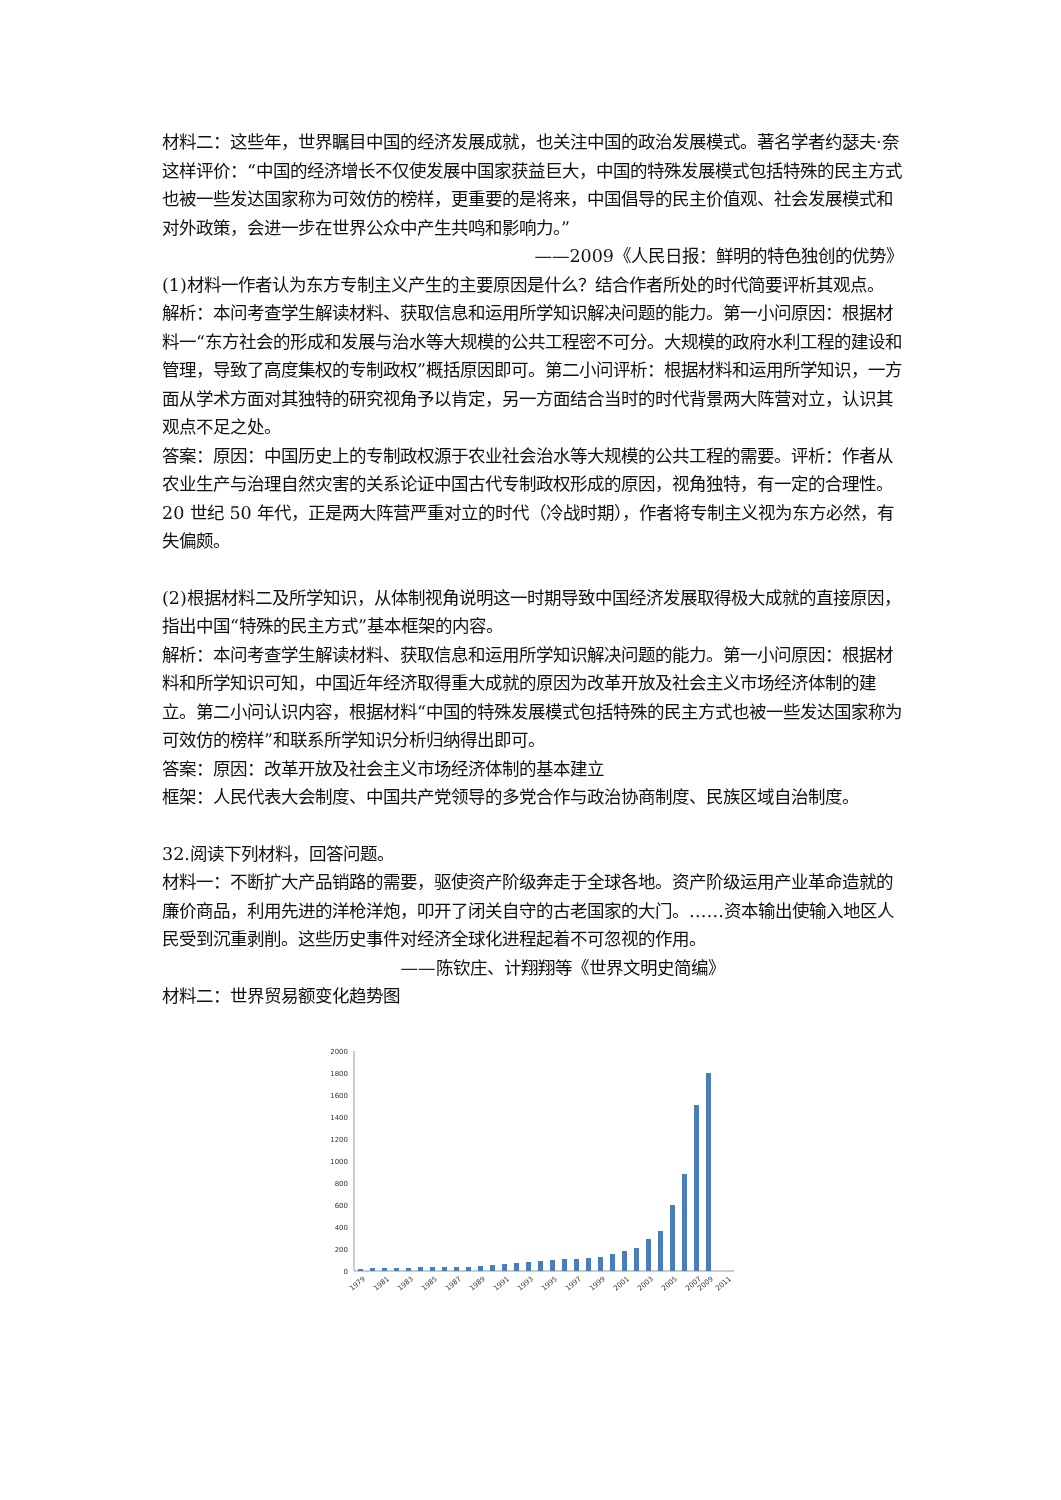材料二：这些年，世界瞩目中国的经济发展成就，也关注中国的政治发展模式。著名学者约瑟夫·奈这样评价：“中国的经济增长不仅使发展中国家获益巨大，中国的特殊发展模式包括特殊的民主方式也被一些发达国家称为可效仿的榜样，更重要的是将来，中国倡导的民主价值观、社会发展模式和对外政策，会进一步在世界公众中产生共鸣和影响力。”
——2009《人民日报：鲜明的特色独创的优势》
(1)材料一作者认为东方专制主义产生的主要原因是什么？结合作者所处的时代简要评析其观点。
解析：本问考查学生解读材料、获取信息和运用所学知识解决问题的能力。第一小问原因：根据材料一“东方社会的形成和发展与治水等大规模的公共工程密不可分。大规模的政府水利工程的建设和管理，导致了高度集权的专制政权”概括原因即可。第二小问评析：根据材料和运用所学知识，一方面从学术方面对其独特的研究视角予以肯定，另一方面结合当时的时代背景两大阵营对立，认识其观点不足之处。
答案：原因：中国历史上的专制政权源于农业社会治水等大规模的公共工程的需要。评析：作者从农业生产与治理自然灾害的关系论证中国古代专制政权形成的原因，视角独特，有一定的合理性。20 世纪 50 年代，正是两大阵营严重对立的时代（冷战时期），作者将专制主义视为东方必然，有失偏颇。
(2)根据材料二及所学知识，从体制视角说明这一时期导致中国经济发展取得极大成就的直接原因，指出中国“特殊的民主方式”基本框架的内容。
解析：本问考查学生解读材料、获取信息和运用所学知识解决问题的能力。第一小问原因：根据材料和所学知识可知，中国近年经济取得重大成就的原因为改革开放及社会主义市场经济体制的建立。第二小问认识内容，根据材料“中国的特殊发展模式包括特殊的民主方式也被一些发达国家称为可效仿的榜样”和联系所学知识分析归纳得出即可。
答案：原因：改革开放及社会主义市场经济体制的基本建立
框架：人民代表大会制度、中国共产党领导的多党合作与政治协商制度、民族区域自治制度。
32.阅读下列材料，回答问题。
材料一：不断扩大产品销路的需要，驱使资产阶级奔走于全球各地。资产阶级运用产业革命造就的廉价商品，利用先进的洋枪洋炮，叩开了闭关自守的古老国家的大门。……资本输出使输入地区人民受到沉重剥削。这些历史事件对经济全球化进程起着不可忽视的作用。
——陈钦庄、计翔翔等《世界文明史简编》
材料二：世界贸易额变化趋势图
2000
1800
1600
1400
1200
1000
800
600
400
200
0
1979
1981
1983
1985
1987
1989
1991
1993
1995
1997
1999
2001
2003
2005
2007
2009
2011